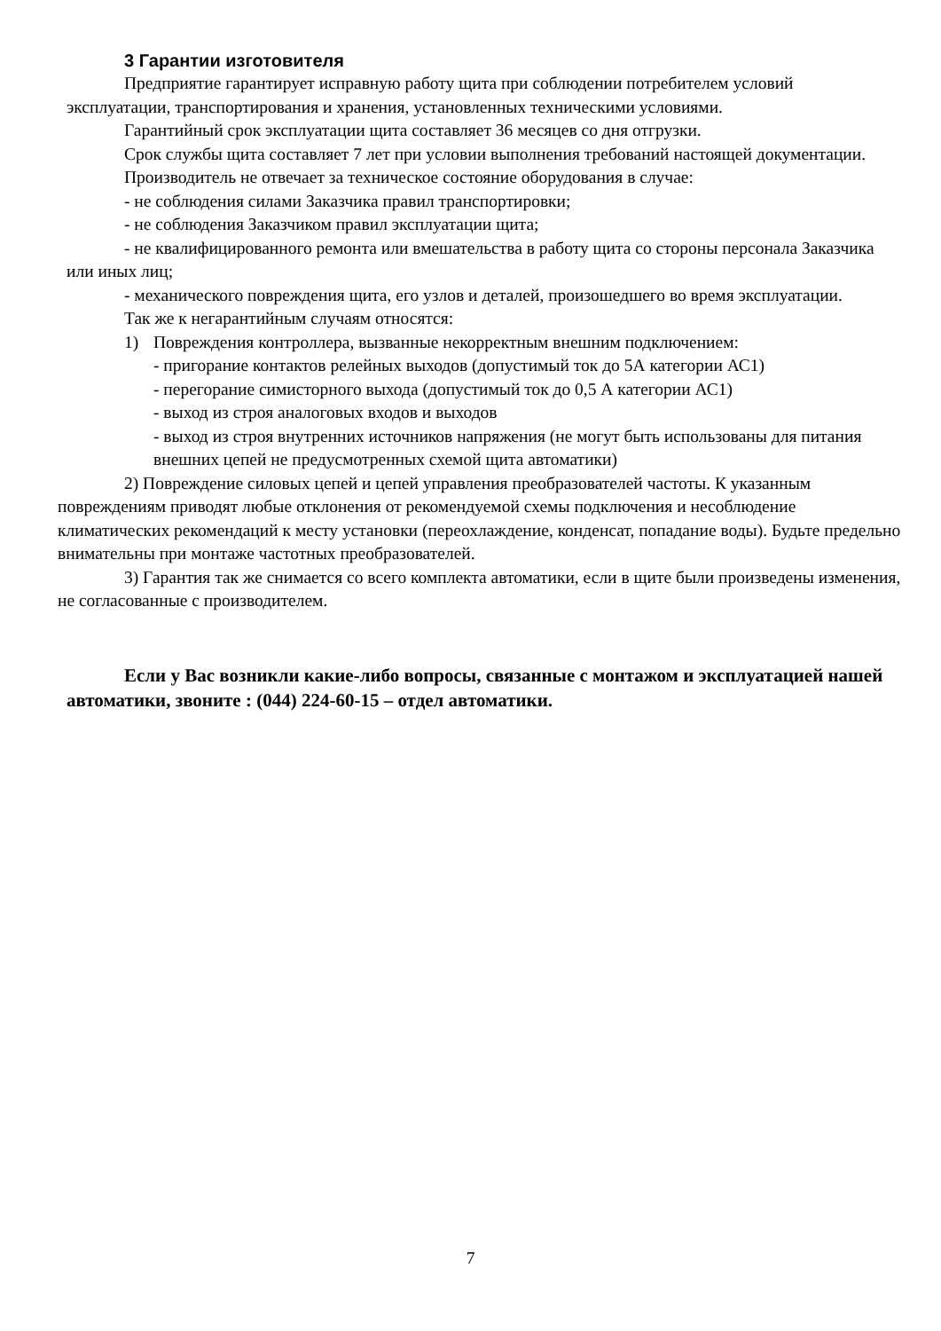3 Гарантии изготовителя
Предприятие гарантирует исправную работу щита при соблюдении потребителем условий эксплуатации, транспортирования и хранения, установленных техническими условиями.
Гарантийный срок эксплуатации щита составляет 36 месяцев со дня отгрузки.
Срок службы щита составляет 7 лет при условии выполнения требований настоящей документации.
Производитель не отвечает за техническое состояние оборудования в случае:
- не соблюдения силами Заказчика правил транспортировки;
- не соблюдения Заказчиком правил эксплуатации щита;
- не квалифицированного ремонта или вмешательства в работу щита со стороны персонала Заказчика или иных лиц;
- механического повреждения щита, его узлов и деталей, произошедшего во время эксплуатации.
Так же к негарантийным случаям относятся:
1) Повреждения контроллера, вызванные некорректным внешним подключением:
- пригорание контактов релейных выходов (допустимый ток до 5А категории АС1)
- перегорание симисторного выхода (допустимый ток до 0,5 А категории АС1)
- выход из строя аналоговых входов и выходов
- выход из строя внутренних источников напряжения (не могут быть использованы для питания внешних цепей не предусмотренных схемой щита автоматики)
2) Повреждение силовых цепей и цепей управления преобразователей частоты. К указанным повреждениям приводят любые отклонения от рекомендуемой схемы подключения и несоблюдение климатических рекомендаций к месту установки (переохлаждение, конденсат, попадание воды). Будьте предельно внимательны при монтаже частотных преобразователей.
3) Гарантия так же снимается со всего комплекта автоматики, если в щите были произведены изменения, не согласованные с производителем.
Если у Вас возникли какие-либо вопросы, связанные с монтажом и эксплуатацией нашей автоматики, звоните : (044) 224-60-15 – отдел автоматики.
7